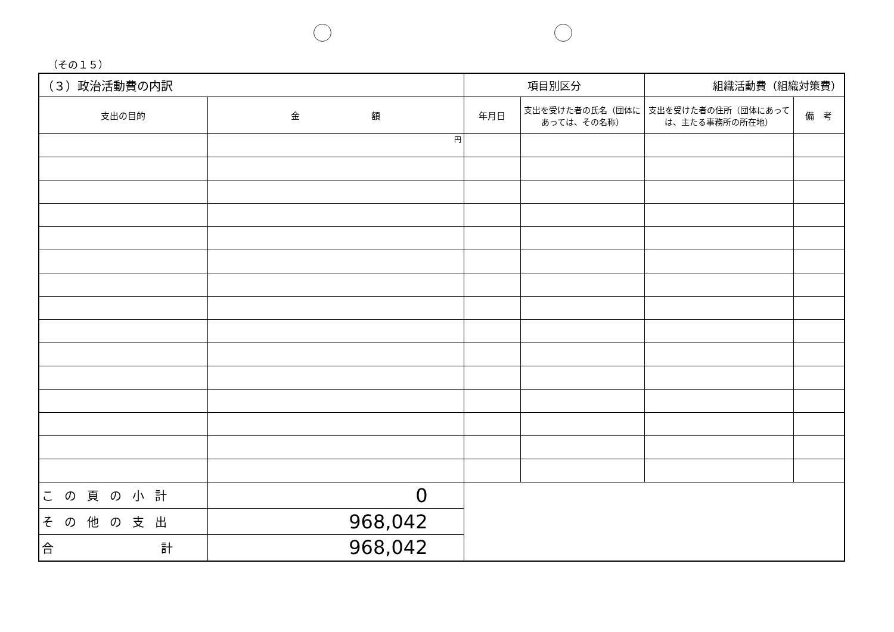（その１５）
| （３）政治活動費の内訳 | | 項目別区分 | | 組織活動費（組織対策費） | |
| 支出の目的 | 金 額 | 年月日 | 支出を受けた者の氏名（団体にあっては、その名称） | 支出を受けた者の住所（団体にあっては、主たる事務所の所在地） | 備 考 |
| | 円 | | | | |
| この頁の小計 | 0 | | | | |
| その他の支出 | 968,042 | | | | |
| 合 計 | 968,042 | | | | |